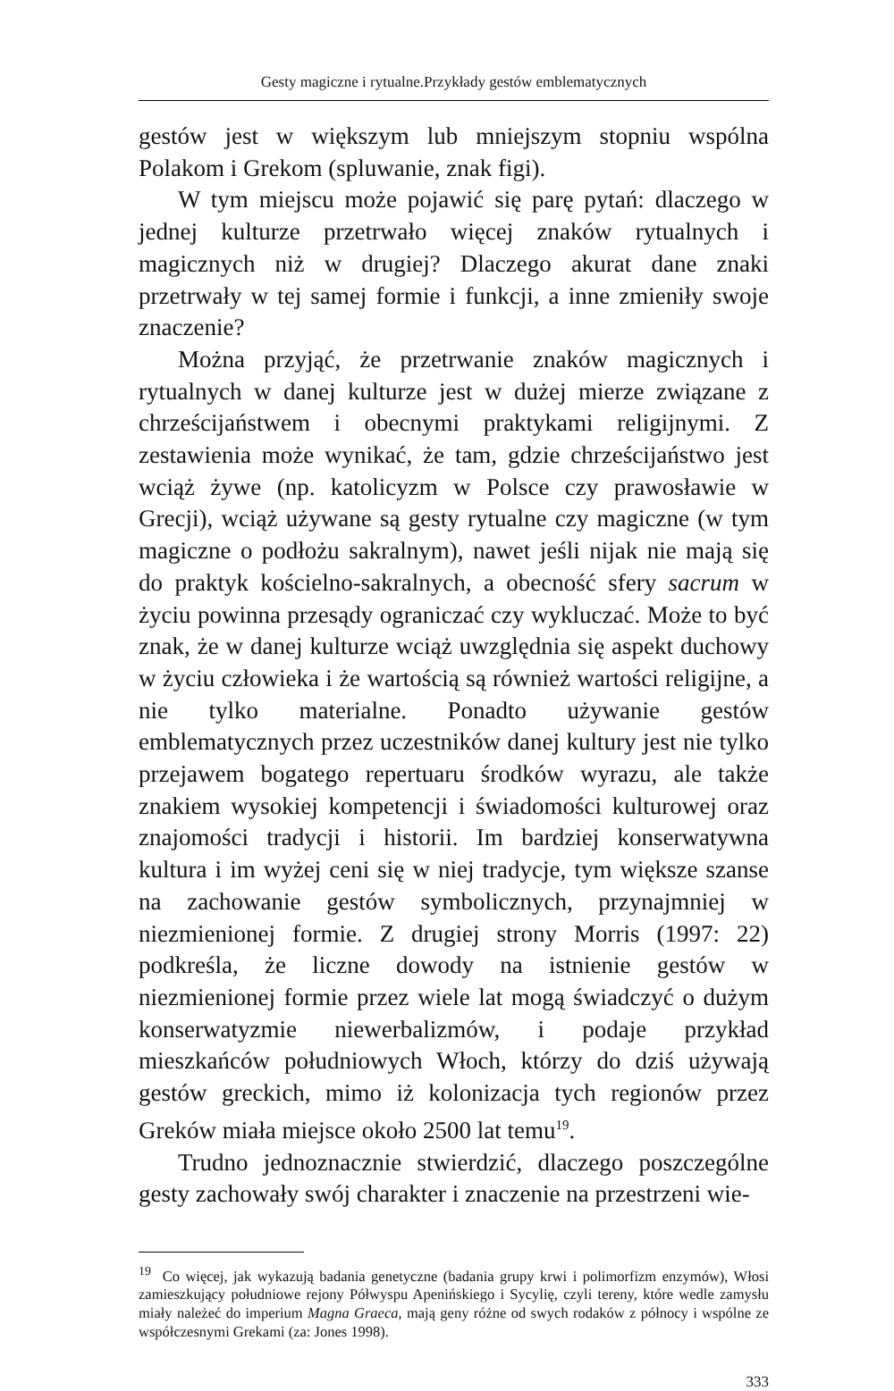Gesty magiczne i rytualne.Przykłady gestów emblematycznych
gestów jest w większym lub mniejszym stopniu wspólna Polakom i Grekom (spluwanie, znak figi).
W tym miejscu może pojawić się parę pytań: dlaczego w jednej kulturze przetrwało więcej znaków rytualnych i magicznych niż w drugiej? Dlaczego akurat dane znaki przetrwały w tej samej formie i funkcji, a inne zmieniły swoje znaczenie?
Można przyjąć, że przetrwanie znaków magicznych i rytualnych w danej kulturze jest w dużej mierze związane z chrześcijaństwem i obecnymi praktykami religijnymi. Z zestawienia może wynikać, że tam, gdzie chrześcijaństwo jest wciąż żywe (np. katolicyzm w Polsce czy prawosławie w Grecji), wciąż używane są gesty rytualne czy magiczne (w tym magiczne o podłożu sakralnym), nawet jeśli nijak nie mają się do praktyk kościelno-sakralnych, a obecność sfery sacrum w życiu powinna przesądy ograniczać czy wykluczać. Może to być znak, że w danej kulturze wciąż uwzględnia się aspekt duchowy w życiu człowieka i że wartością są również wartości religijne, a nie tylko materialne. Ponadto używanie gestów emblematycznych przez uczestników danej kultury jest nie tylko przejawem bogatego repertuaru środków wyrazu, ale także znakiem wysokiej kompetencji i świadomości kulturowej oraz znajomości tradycji i historii. Im bardziej konserwatywna kultura i im wyżej ceni się w niej tradycje, tym większe szanse na zachowanie gestów symbolicznych, przynajmniej w niezmienionej formie. Z drugiej strony Morris (1997: 22) podkreśla, że liczne dowody na istnienie gestów w niezmienionej formie przez wiele lat mogą świadczyć o dużym konserwatyzmie niewerbalizmów, i podaje przykład mieszkańców południowych Włoch, którzy do dziś używają gestów greckich, mimo iż kolonizacja tych regionów przez Greków miała miejsce około 2500 lat temu<sup>19</sup>.
Trudno jednoznacznie stwierdzić, dlaczego poszczególne gesty zachowały swój charakter i znaczenie na przestrzeni wie-
<sup>19</sup> Co więcej, jak wykazują badania genetyczne (badania grupy krwi i polimorfizm enzymów), Włosi zamieszkujący południowe rejony Półwyspu Apenińskiego i Sycylię, czyli tereny, które wedle zamysłu miały należeć do imperium Magna Graeca, mają geny różne od swych rodaków z północy i wspólne ze współczesnymi Grekami (za: Jones 1998).
333